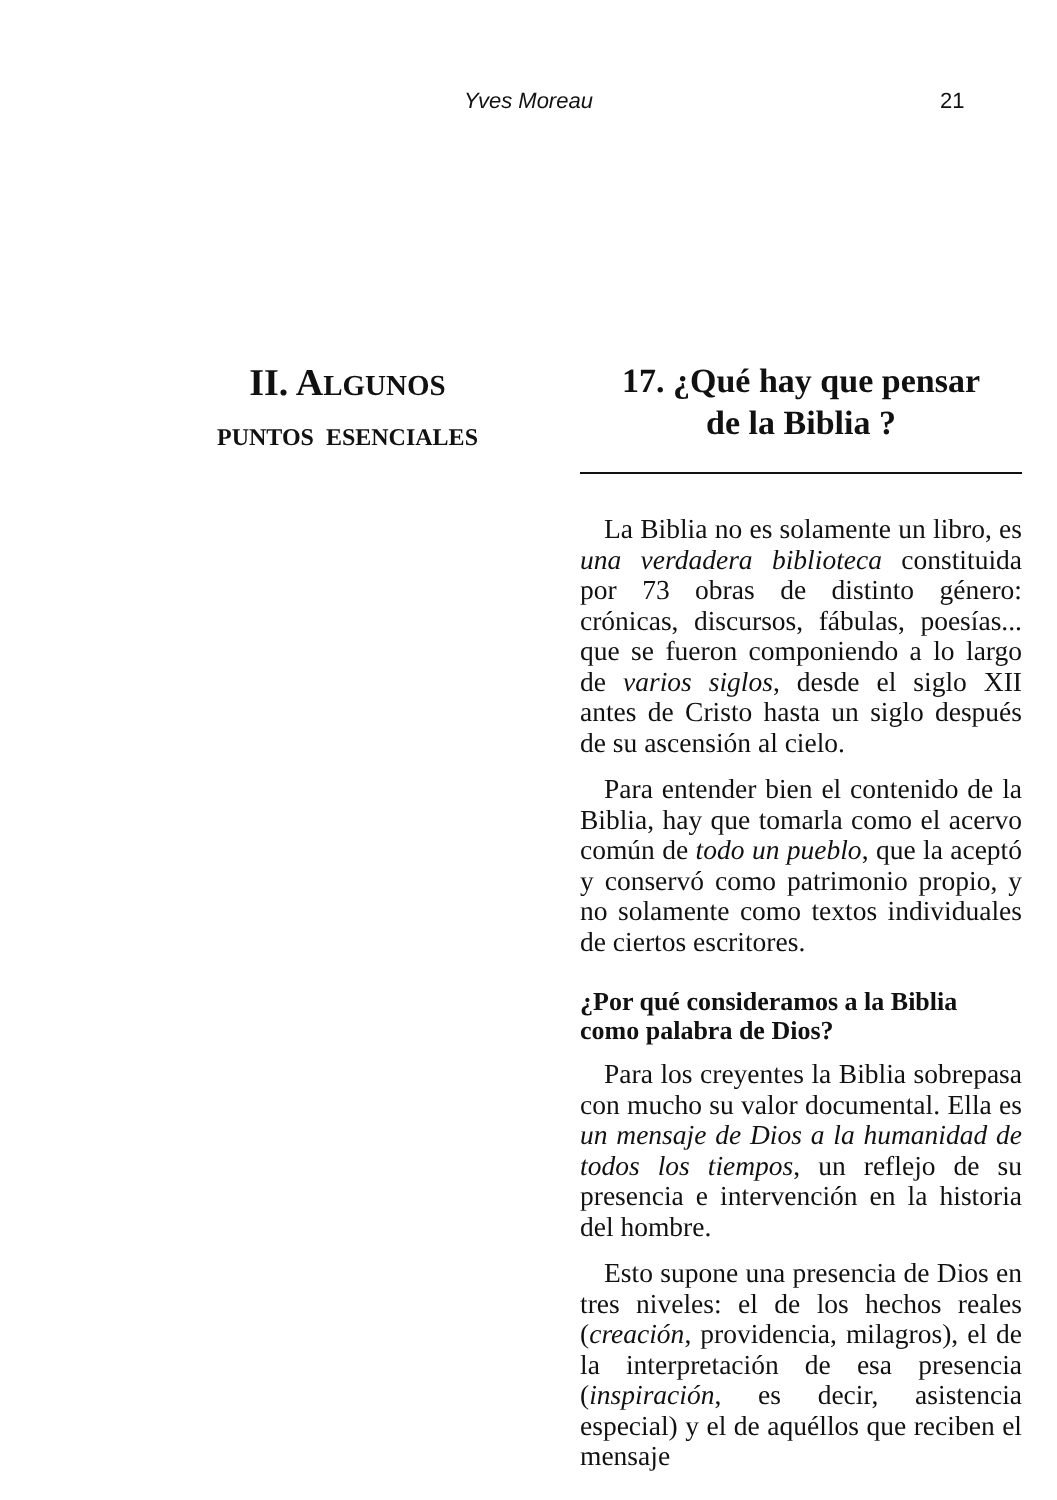Yves Moreau 21
II. ALGUNOS
PUNTOS ESENCIALES
17. ¿Qué hay que pensar
de la Biblia ?
La Biblia no es solamente un libro, es una verdadera biblioteca constituida por 73 obras de distinto género: crónicas, discursos, fábulas, poesías... que se fueron componiendo a lo largo de varios siglos, desde el siglo XII antes de Cristo hasta un siglo después de su ascensión al cielo.
Para entender bien el contenido de la Biblia, hay que tomarla como el acervo común de todo un pueblo, que la aceptó y conservó como patrimonio propio, y no solamente como textos individuales de ciertos escritores.
¿Por qué consideramos a la Biblia como palabra de Dios?
Para los creyentes la Biblia sobrepasa con mucho su valor documental. Ella es un mensaje de Dios a la humanidad de todos los tiempos, un reflejo de su presencia e intervención en la historia del hombre.
Esto supone una presencia de Dios en tres niveles: el de los hechos reales (creación, providencia, milagros), el de la interpretación de esa presencia (inspiración, es decir, asistencia especial) y el de aquéllos que reciben el mensaje